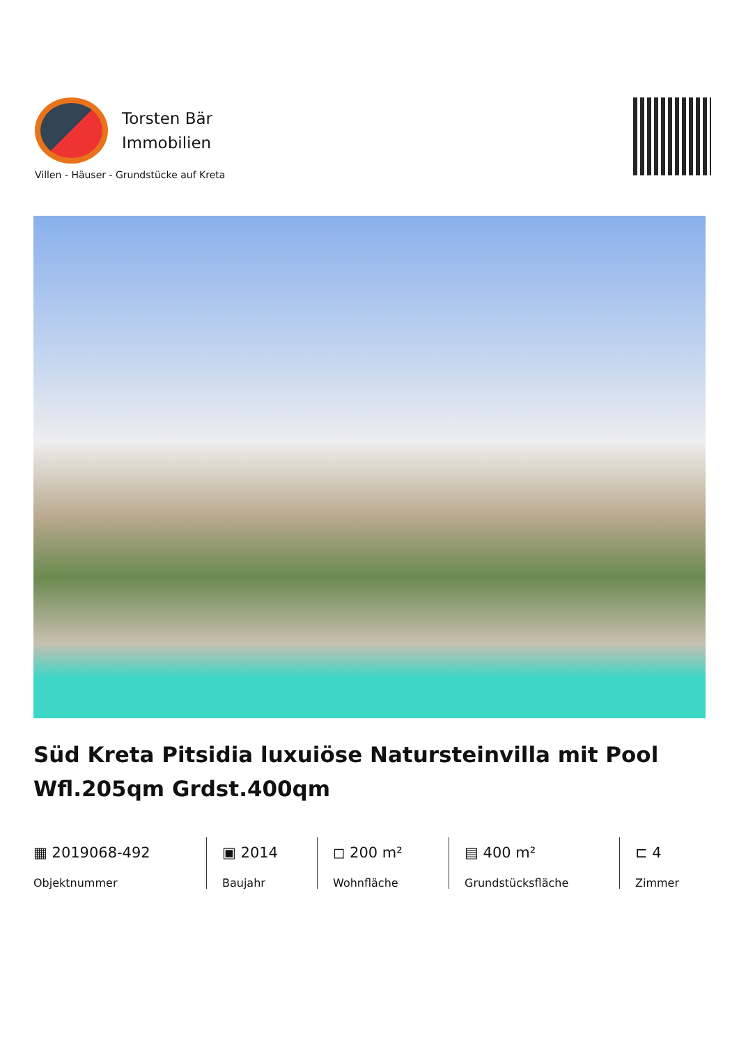Torsten Bär
Immobilien
Villen - Häuser - Grundstücke auf Kreta
Süd Kreta Pitsidia luxuiöse Natursteinvilla mit Pool Wfl.205qm Grdst.400qm
▦ 2019068-492
Objektnummer
▣ 2014
Baujahr
◻ 200 m²
Wohnfläche
▤ 400 m²
Grundstücksfläche
⊏ 4
Zimmer